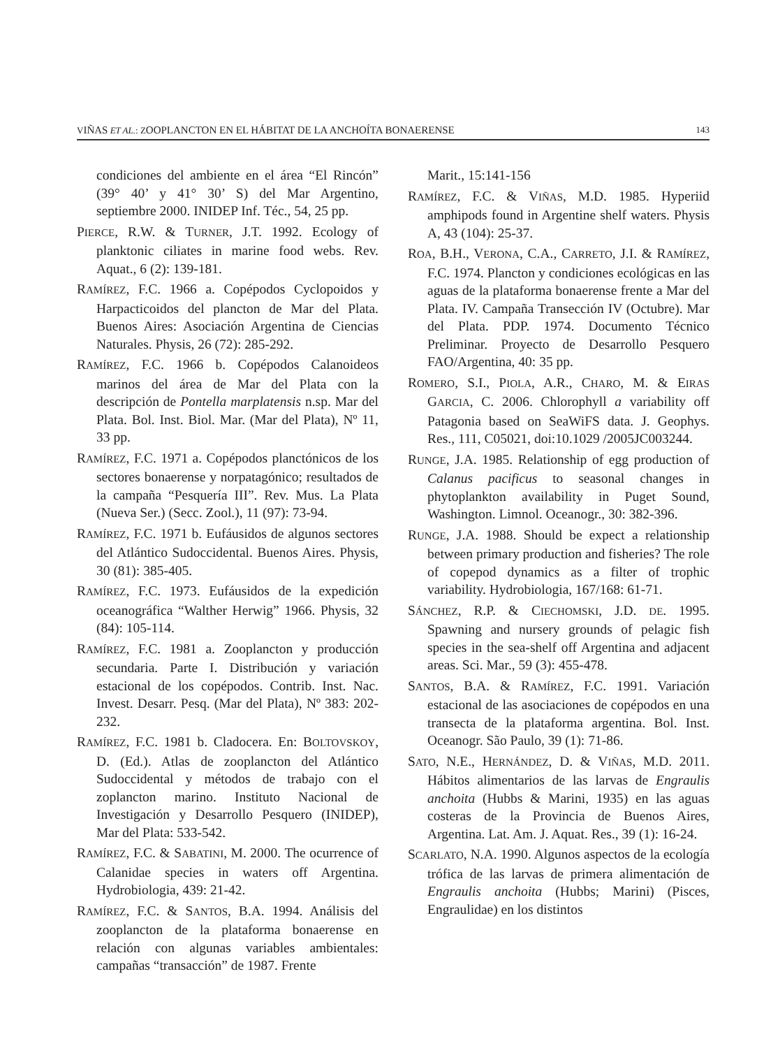VIÑAS ET AL.: ZOOPLANCTON EN EL HÁBITAT DE LA ANCHOÍTA BONAERENSE 143
condiciones del ambiente en el área “El Rincón” (39° 40’ y 41° 30’ S) del Mar Argentino, septiembre 2000. INIDEP Inf. Téc., 54, 25 pp.
PIERCE, R.W. & TURNER, J.T. 1992. Ecology of planktonic ciliates in marine food webs. Rev. Aquat., 6 (2): 139-181.
RAMÍREZ, F.C. 1966 a. Copépodos Cyclopoidos y Harpacticoidos del plancton de Mar del Plata. Buenos Aires: Asociación Argentina de Ciencias Naturales. Physis, 26 (72): 285-292.
RAMÍREZ, F.C. 1966 b. Copépodos Calanoideos marinos del área de Mar del Plata con la descripción de Pontella marplatensis n.sp. Mar del Plata. Bol. Inst. Biol. Mar. (Mar del Plata), Nº 11, 33 pp.
RAMÍREZ, F.C. 1971 a. Copépodos planctónicos de los sectores bonaerense y norpatagónico; resultados de la campaña “Pesquería III”. Rev. Mus. La Plata (Nueva Ser.) (Secc. Zool.), 11 (97): 73-94.
RAMÍREZ, F.C. 1971 b. Eufáusidos de algunos sectores del Atlántico Sudoccidental. Buenos Aires. Physis, 30 (81): 385-405.
RAMÍREZ, F.C. 1973. Eufáusidos de la expedición oceanográfica “Walther Herwig” 1966. Physis, 32 (84): 105-114.
RAMÍREZ, F.C. 1981 a. Zooplancton y producción secundaria. Parte I. Distribución y variación estacional de los copépodos. Contrib. Inst. Nac. Invest. Desarr. Pesq. (Mar del Plata), Nº 383: 202-232.
RAMÍREZ, F.C. 1981 b. Cladocera. En: BOLTOVSKOY, D. (Ed.). Atlas de zooplancton del Atlántico Sudoccidental y métodos de trabajo con el zoplancton marino. Instituto Nacional de Investigación y Desarrollo Pesquero (INIDEP), Mar del Plata: 533-542.
RAMÍREZ, F.C. & SABATINI, M. 2000. The ocurrence of Calanidae species in waters off Argentina. Hydrobiologia, 439: 21-42.
RAMÍREZ, F.C. & SANTOS, B.A. 1994. Análisis del zooplancton de la plataforma bonaerense en relación con algunas variables ambientales: campañas “transacción” de 1987. Frente
Marit., 15:141-156
RAMÍREZ, F.C. & VIÑAS, M.D. 1985. Hyperiid amphipods found in Argentine shelf waters. Physis A, 43 (104): 25-37.
ROA, B.H., VERONA, C.A., CARRETO, J.I. & RAMÍREZ, F.C. 1974. Plancton y condiciones ecológicas en las aguas de la plataforma bonaerense frente a Mar del Plata. IV. Campaña Transección IV (Octubre). Mar del Plata. PDP. 1974. Documento Técnico Preliminar. Proyecto de Desarrollo Pesquero FAO/Argentina, 40: 35 pp.
ROMERO, S.I., PIOLA, A.R., CHARO, M. & EIRAS GARCIA, C. 2006. Chlorophyll a variability off Patagonia based on SeaWiFS data. J. Geophys. Res., 111, C05021, doi:10.1029 /2005JC003244.
RUNGE, J.A. 1985. Relationship of egg production of Calanus pacificus to seasonal changes in phytoplankton availability in Puget Sound, Washington. Limnol. Oceanogr., 30: 382-396.
RUNGE, J.A. 1988. Should be expect a relationship between primary production and fisheries? The role of copepod dynamics as a filter of trophic variability. Hydrobiologia, 167/168: 61-71.
SÁNCHEZ, R.P. & CIECHOMSKI, J.D. DE. 1995. Spawning and nursery grounds of pelagic fish species in the sea-shelf off Argentina and adjacent areas. Sci. Mar., 59 (3): 455-478.
SANTOS, B.A. & RAMÍREZ, F.C. 1991. Variación estacional de las asociaciones de copépodos en una transecta de la plataforma argentina. Bol. Inst. Oceanogr. São Paulo, 39 (1): 71-86.
SATO, N.E., HERNÁNDEZ, D. & VIÑAS, M.D. 2011. Hábitos alimentarios de las larvas de Engraulis anchoita (Hubbs & Marini, 1935) en las aguas costeras de la Provincia de Buenos Aires, Argentina. Lat. Am. J. Aquat. Res., 39 (1): 16-24.
SCARLATO, N.A. 1990. Algunos aspectos de la ecología trófica de las larvas de primera alimentación de Engraulis anchoita (Hubbs; Marini) (Pisces, Engraulidae) en los distintos